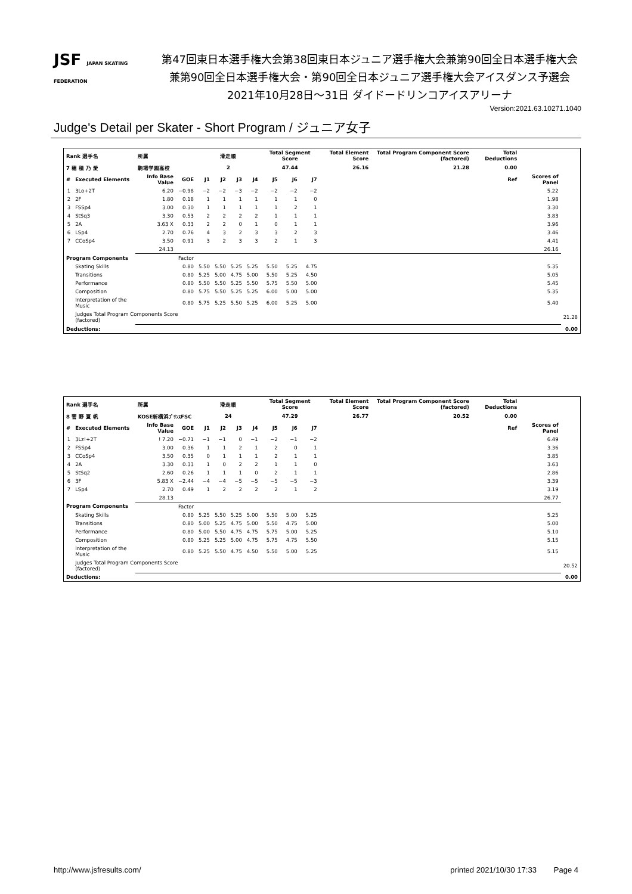JSF JAPAN SKATING FEDERATION
第47回東日本選手権大会第38回東日本ジュニア選手権大会兼第90回全日本選手権大会
兼第90回全日本選手権大会・第90回全日本ジュニア選手権大会アイスダンス予選会
2021年10月28日～31日 ダイドードリンコアイスアリーナ
Version:2021.63.10271.1040
Judge's Detail per Skater - Short Program / ジュニア女子
| Rank 選手名 | | 所属 | | 滑走順 | | | | Total Segment Score | | | Total Element Score | Total Program Component Score (factored) | Total Deductions | | |
| --- | --- | --- | --- | --- | --- | --- | --- | --- | --- | --- | --- | --- | --- | --- | --- |
| 7 穂 積 乃 愛 | | 駒場学園高校 | | 2 | | | | 47.44 | | | 26.16 | 21.28 | 0.00 | | |
| # | Executed Elements | Info Base Value | GOE | J1 | J2 | J3 | J4 | J5 | J6 | J7 | | | Ref | Scores of Panel | |
| 1 | 3Lo+2T | 6.20 | −0.98 | −2 | −2 | −3 | −2 | −2 | −2 | −2 | | | | 5.22 | |
| 2 | 2F | 1.80 | 0.18 | 1 | 1 | 1 | 1 | 1 | 1 | 0 | | | | 1.98 | |
| 3 | FSSp4 | 3.00 | 0.30 | 1 | 1 | 1 | 1 | 1 | 2 | 1 | | | | 3.30 | |
| 4 | StSq3 | 3.30 | 0.53 | 2 | 2 | 2 | 2 | 1 | 1 | 1 | | | | 3.83 | |
| 5 | 2A | 3.63 X | 0.33 | 2 | 2 | 0 | 1 | 0 | 1 | 1 | | | | 3.96 | |
| 6 | LSp4 | 2.70 | 0.76 | 4 | 3 | 2 | 3 | 3 | 2 | 3 | | | | 3.46 | |
| 7 | CCoSp4 | 3.50 | 0.91 | 3 | 2 | 3 | 3 | 2 | 1 | 3 | | | | 4.41 | |
| | | 24.13 | | | | | | | | | | | | 26.16 | |
| Program Components | | | Factor | | | | | | | | | | | | |
| | Skating Skills | | 0.80 | 5.50 | 5.50 | 5.25 | 5.25 | 5.50 | 5.25 | 4.75 | | | | 5.35 | |
| | Transitions | | 0.80 | 5.25 | 5.00 | 4.75 | 5.00 | 5.50 | 5.25 | 4.50 | | | | 5.05 | |
| | Performance | | 0.80 | 5.50 | 5.50 | 5.25 | 5.50 | 5.75 | 5.50 | 5.00 | | | | 5.45 | |
| | Composition | | 0.80 | 5.75 | 5.50 | 5.25 | 5.25 | 6.00 | 5.00 | 5.00 | | | | 5.35 | |
| | Interpretation of the Music | | 0.80 | 5.75 | 5.25 | 5.50 | 5.25 | 6.00 | 5.25 | 5.00 | | | | 5.40 | |
| | Judges Total Program Components Score (factored) | | | | | | | | | | | | | | 21.28 |
| Deductions: | | | | | | | | | | | | | | | 0.00 |
| Rank 選手名 | | 所属 | | 滑走順 | | | | Total Segment Score | | | Total Element Score | Total Program Component Score (factored) | Total Deductions | | |
| --- | --- | --- | --- | --- | --- | --- | --- | --- | --- | --- | --- | --- | --- | --- | --- |
| 8 菅 野 夏 帆 | | KOSE新横浜ﾌﾟﾘﾝｽFSC | | 24 | | | | 47.29 | | | 26.77 | 20.52 | 0.00 | | |
| # | Executed Elements | Info Base Value | GOE | J1 | J2 | J3 | J4 | J5 | J6 | J7 | | | Ref | Scores of Panel | |
| 1 | 3Lz!+2T | ! 7.20 | −0.71 | −1 | −1 | 0 | −1 | −2 | −1 | −2 | | | | 6.49 | |
| 2 | FSSp4 | 3.00 | 0.36 | 1 | 1 | 2 | 1 | 2 | 0 | 1 | | | | 3.36 | |
| 3 | CCoSp4 | 3.50 | 0.35 | 0 | 1 | 1 | 1 | 2 | 1 | 1 | | | | 3.85 | |
| 4 | 2A | 3.30 | 0.33 | 1 | 0 | 2 | 2 | 1 | 1 | 0 | | | | 3.63 | |
| 5 | StSq2 | 2.60 | 0.26 | 1 | 1 | 1 | 0 | 2 | 1 | 1 | | | | 2.86 | |
| 6 | 3F | 5.83 X | −2.44 | −4 | −4 | −5 | −5 | −5 | −5 | −3 | | | | 3.39 | |
| 7 | LSp4 | 2.70 | 0.49 | 1 | 2 | 2 | 2 | 2 | 1 | 2 | | | | 3.19 | |
| | | 28.13 | | | | | | | | | | | | 26.77 | |
| Program Components | | | Factor | | | | | | | | | | | | |
| | Skating Skills | | 0.80 | 5.25 | 5.50 | 5.25 | 5.00 | 5.50 | 5.00 | 5.25 | | | | 5.25 | |
| | Transitions | | 0.80 | 5.00 | 5.25 | 4.75 | 5.00 | 5.50 | 4.75 | 5.00 | | | | 5.00 | |
| | Performance | | 0.80 | 5.00 | 5.50 | 4.75 | 4.75 | 5.75 | 5.00 | 5.25 | | | | 5.10 | |
| | Composition | | 0.80 | 5.25 | 5.25 | 5.00 | 4.75 | 5.75 | 4.75 | 5.50 | | | | 5.15 | |
| | Interpretation of the Music | | 0.80 | 5.25 | 5.50 | 4.75 | 4.50 | 5.50 | 5.00 | 5.25 | | | | 5.15 | |
| | Judges Total Program Components Score (factored) | | | | | | | | | | | | | | 20.52 |
| Deductions: | | | | | | | | | | | | | | | 0.00 |
http://www.jsfresults.com/ printed 2021/10/30 17:33 Page 4